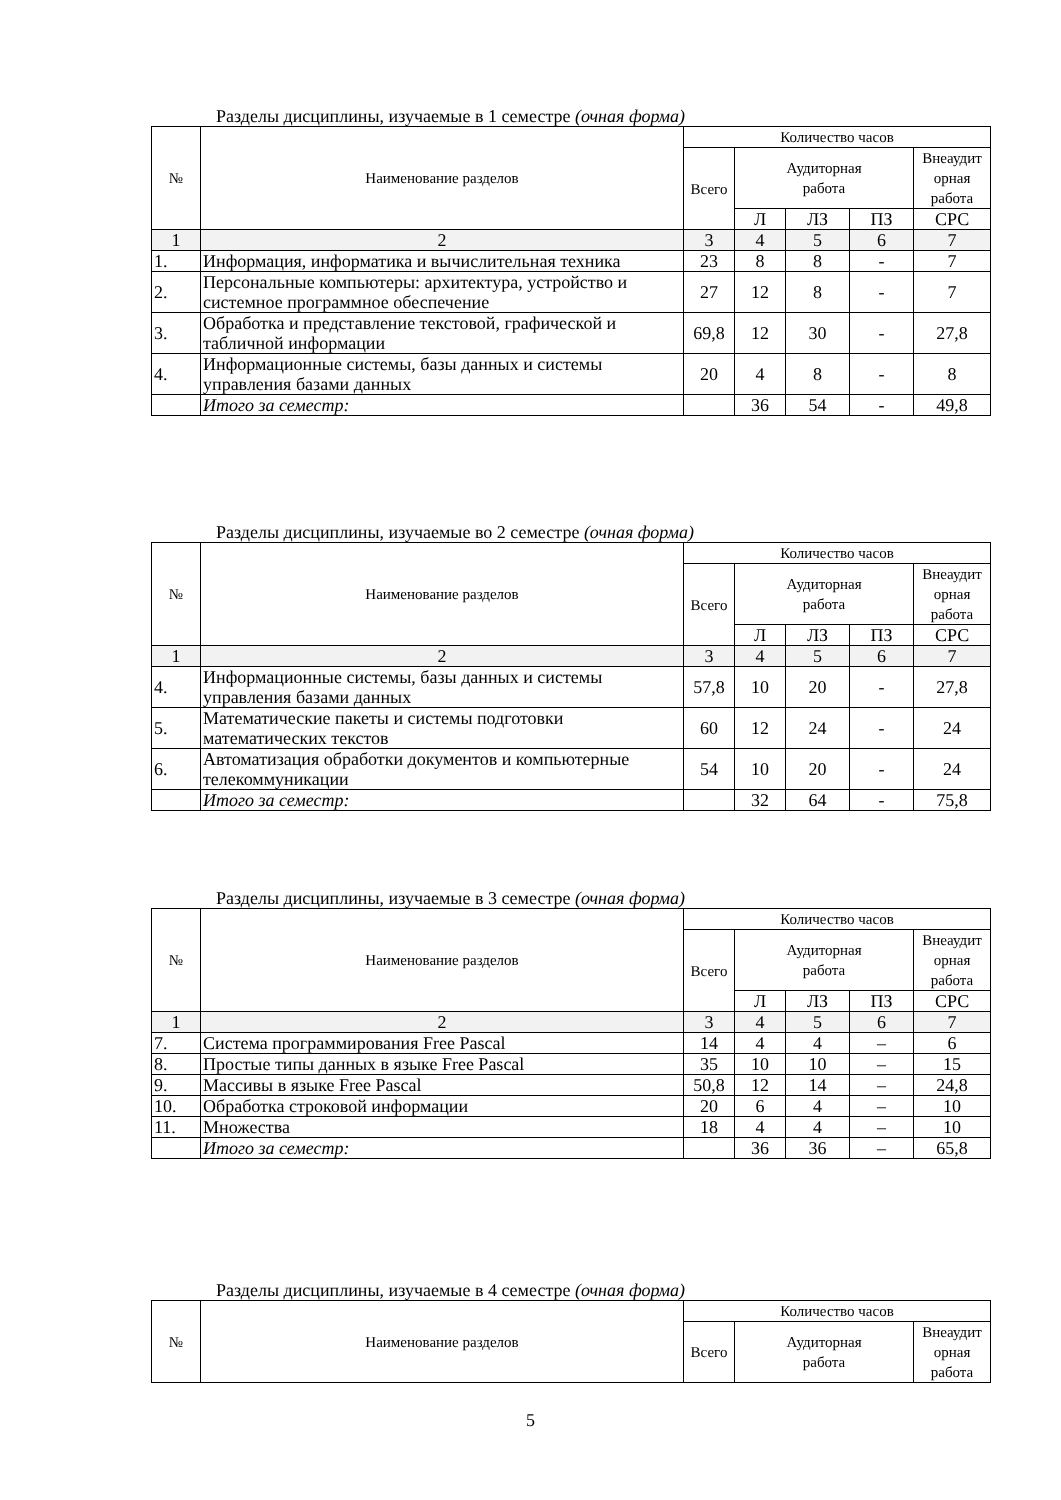Разделы дисциплины, изучаемые в 1 семестре (очная форма)
| № | Наименование разделов | Количество часов | | | | |
| --- | --- | --- | --- | --- | --- | --- |
| | | Всего | Аудиторная работа | | | Внеаудит орная работа |
| | | | Л | ЛЗ | ПЗ | СРС |
| 1 | 2 | 3 | 4 | 5 | 6 | 7 |
| 1. | Информация, информатика и вычислительная техника | 23 | 8 | 8 | - | 7 |
| 2. | Персональные компьютеры: архитектура, устройство и системное программное обеспечение | 27 | 12 | 8 | - | 7 |
| 3. | Обработка и представление текстовой, графической и табличной информации | 69,8 | 12 | 30 | - | 27,8 |
| 4. | Информационные системы, базы данных и системы управления базами данных | 20 | 4 | 8 | - | 8 |
| | Итого за семестр: | | 36 | 54 | - | 49,8 |
Разделы дисциплины, изучаемые во 2 семестре (очная форма)
| № | Наименование разделов | Количество часов | | | | |
| --- | --- | --- | --- | --- | --- | --- |
| | | Всего | Аудиторная работа | | | Внеаудит орная работа |
| | | | Л | ЛЗ | ПЗ | СРС |
| 1 | 2 | 3 | 4 | 5 | 6 | 7 |
| 4. | Информационные системы, базы данных и системы управления базами данных | 57,8 | 10 | 20 | - | 27,8 |
| 5. | Математические пакеты и системы подготовки математических текстов | 60 | 12 | 24 | - | 24 |
| 6. | Автоматизация обработки документов и компьютерные телекоммуникации | 54 | 10 | 20 | - | 24 |
| | Итого за семестр: | | 32 | 64 | - | 75,8 |
Разделы дисциплины, изучаемые в 3 семестре (очная форма)
| № | Наименование разделов | Количество часов | | | | |
| --- | --- | --- | --- | --- | --- | --- |
| | | Всего | Аудиторная работа | | | Внеаудит орная работа |
| | | | Л | ЛЗ | ПЗ | СРС |
| 1 | 2 | 3 | 4 | 5 | 6 | 7 |
| 7. | Система программирования Free Pascal | 14 | 4 | 4 | – | 6 |
| 8. | Простые типы данных в языке Free Pascal | 35 | 10 | 10 | – | 15 |
| 9. | Массивы в языке Free Pascal | 50,8 | 12 | 14 | – | 24,8 |
| 10. | Обработка строковой информации | 20 | 6 | 4 | – | 10 |
| 11. | Множества | 18 | 4 | 4 | – | 10 |
| | Итого за семестр: | | 36 | 36 | – | 65,8 |
Разделы дисциплины, изучаемые в 4 семестре (очная форма)
| № | Наименование разделов | Количество часов | | |
| --- | --- | --- | --- | --- |
| | | Всего | Аудиторная работа | Внеаудит орная работа |
5